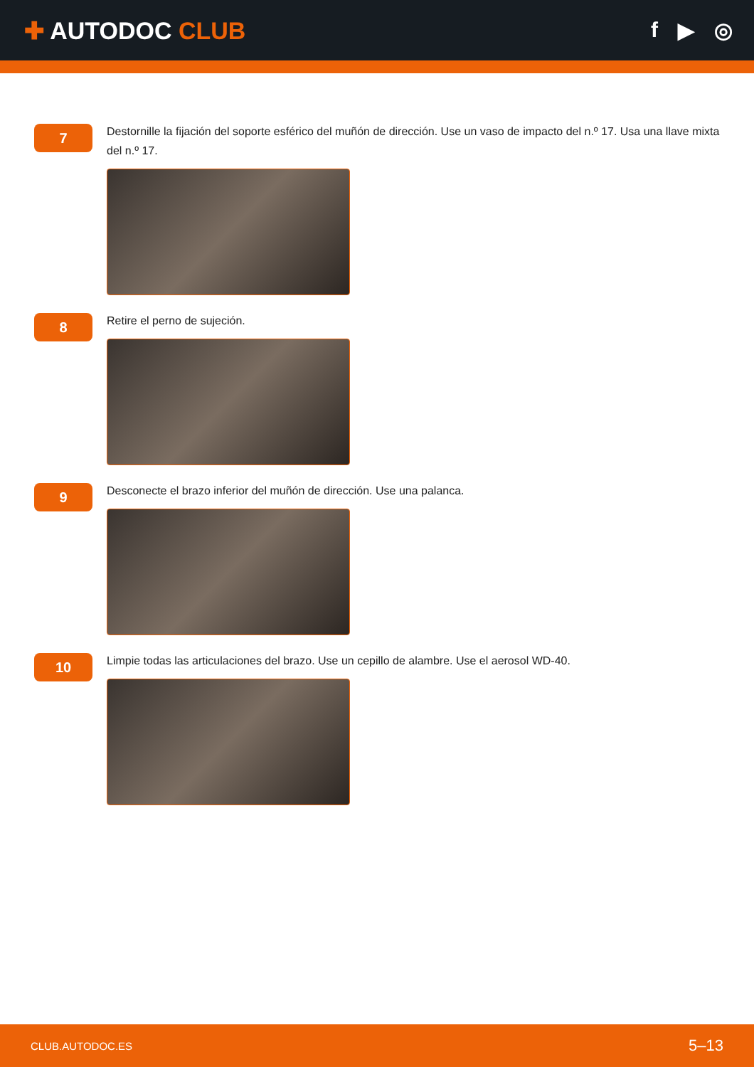✚ AUTODOC CLUB f ▶ ◎
7
Destornille la fijación del soporte esférico del muñón de dirección. Use un vaso de impacto del n.º 17. Usa una llave mixta del n.º 17.
8
Retire el perno de sujeción.
9
Desconecte el brazo inferior del muñón de dirección. Use una palanca.
10
Limpie todas las articulaciones del brazo. Use un cepillo de alambre. Use el aerosol WD-40.
CLUB.AUTODOC.ES 5–13